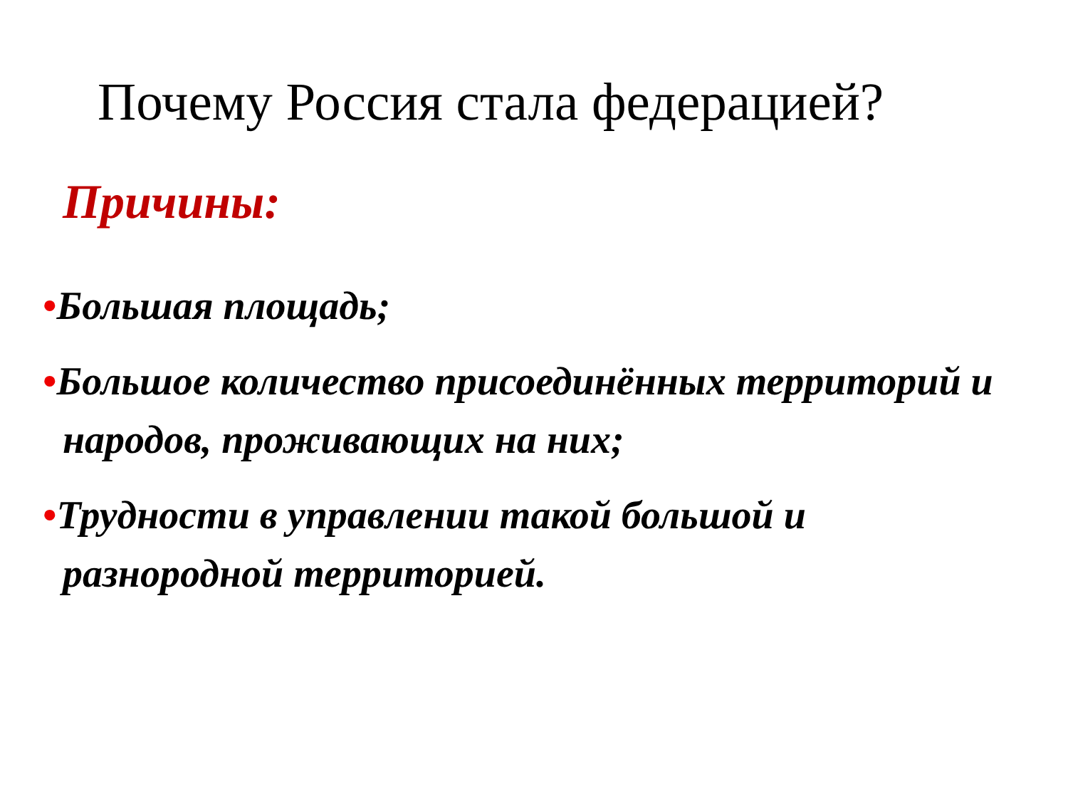Почему Россия стала федерацией?
Причины:
•Большая площадь;
•Большое количество присоединённых территорий и народов, проживающих на них;
•Трудности в управлении такой большой и разнородной территорией.